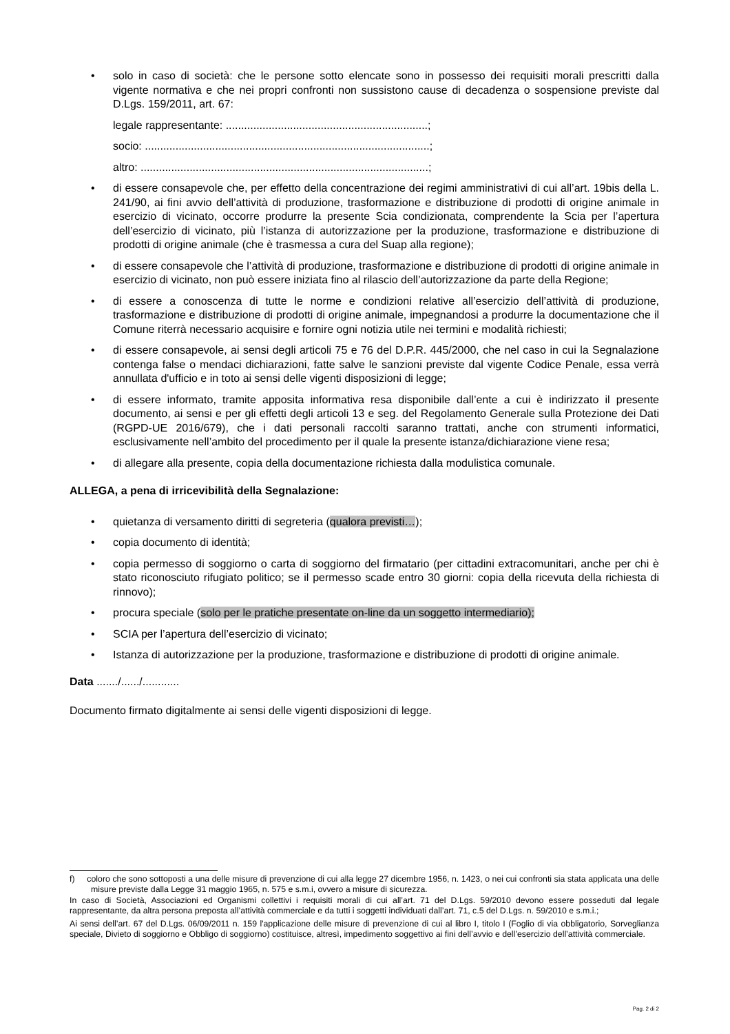• solo in caso di società: che le persone sotto elencate sono in possesso dei requisiti morali prescritti dalla vigente normativa e che nei propri confronti non sussistono cause di decadenza o sospensione previste dal D.Lgs. 159/2011, art. 67:
legale rappresentante: ..................................................................;
socio: .............................................................................................;
altro: ..............................................................................................;
• di essere consapevole che, per effetto della concentrazione dei regimi amministrativi di cui all’art. 19bis della L. 241/90, ai fini avvio dell’attività di produzione, trasformazione e distribuzione di prodotti di origine animale in esercizio di vicinato, occorre produrre la presente Scia condizionata, comprendente la Scia per l’apertura dell’esercizio di vicinato, più l’istanza di autorizzazione per la produzione, trasformazione e distribuzione di prodotti di origine animale (che è trasmessa a cura del Suap alla regione);
• di essere consapevole che l’attività di produzione, trasformazione e distribuzione di prodotti di origine animale in esercizio di vicinato, non può essere iniziata fino al rilascio dell’autorizzazione da parte della Regione;
• di essere a conoscenza di tutte le norme e condizioni relative all’esercizio dell’attività di produzione, trasformazione e distribuzione di prodotti di origine animale, impegnandosi a produrre la documentazione che il Comune riterrà necessario acquisire e fornire ogni notizia utile nei termini e modalità richiesti;
• di essere consapevole, ai sensi degli articoli 75 e 76 del D.P.R. 445/2000, che nel caso in cui la Segnalazione contenga false o mendaci dichiarazioni, fatte salve le sanzioni previste dal vigente Codice Penale, essa verrà annullata d'ufficio e in toto ai sensi delle vigenti disposizioni di legge;
• di essere informato, tramite apposita informativa resa disponibile dall’ente a cui è indirizzato il presente documento, ai sensi e per gli effetti degli articoli 13 e seg. del Regolamento Generale sulla Protezione dei Dati (RGPD-UE 2016/679), che i dati personali raccolti saranno trattati, anche con strumenti informatici, esclusivamente nell’ambito del procedimento per il quale la presente istanza/dichiarazione viene resa;
• di allegare alla presente, copia della documentazione richiesta dalla modulistica comunale.
ALLEGA, a pena di irricevibilità della Segnalazione:
• quietanza di versamento diritti di segreteria (qualora previsti…);
• copia documento di identità;
• copia permesso di soggiorno o carta di soggiorno del firmatario (per cittadini extracomunitari, anche per chi è stato riconosciuto rifugiato politico; se il permesso scade entro 30 giorni: copia della ricevuta della richiesta di rinnovo);
• procura speciale (solo per le pratiche presentate on-line da un soggetto intermediario);
• SCIA per l’apertura dell’esercizio di vicinato;
• Istanza di autorizzazione per la produzione, trasformazione e distribuzione di prodotti di origine animale.
Data ......./....../............
Documento firmato digitalmente ai sensi delle vigenti disposizioni di legge.
f) coloro che sono sottoposti a una delle misure di prevenzione di cui alla legge 27 dicembre 1956, n. 1423, o nei cui confronti sia stata applicata una delle misure previste dalla Legge 31 maggio 1965, n. 575 e s.m.i, ovvero a misure di sicurezza.
In caso di Società, Associazioni ed Organismi collettivi i requisiti morali di cui all’art. 71 del D.Lgs. 59/2010 devono essere posseduti dal legale rappresentante, da altra persona preposta all’attività commerciale e da tutti i soggetti individuati dall’art. 71, c.5 del D.Lgs. n. 59/2010 e s.m.i.;
Ai sensi dell’art. 67 del D.Lgs. 06/09/2011 n. 159 l'applicazione delle misure di prevenzione di cui al libro I, titolo I (Foglio di via obbligatorio, Sorveglianza speciale, Divieto di soggiorno e Obbligo di soggiorno) costituisce, altresì, impedimento soggettivo ai fini dell’avvio e dell’esercizio dell’attività commerciale.
Pag. 2 di 2